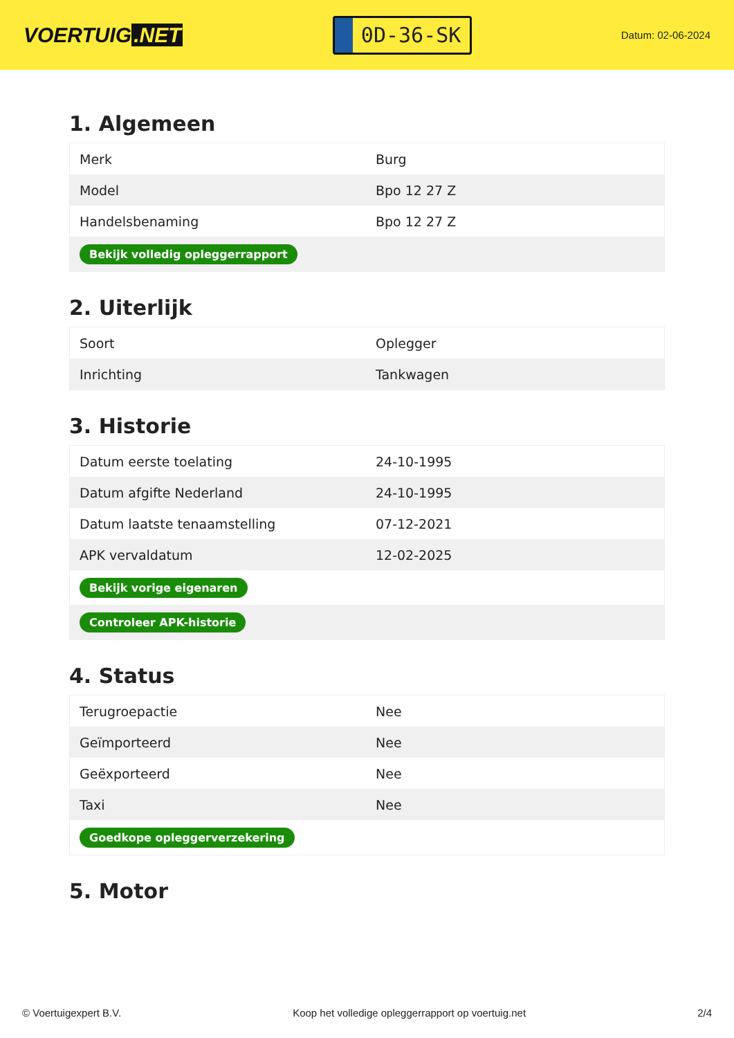VOERTUIG.NET
0D-36-SK
Datum: 02-06-2024
1. Algemeen
| Merk | Burg |
| Model | Bpo 12 27 Z |
| Handelsbenaming | Bpo 12 27 Z |
| Bekijk volledig opleggerrapport | |
2. Uiterlijk
| Soort | Oplegger |
| Inrichting | Tankwagen |
3. Historie
| Datum eerste toelating | 24-10-1995 |
| Datum afgifte Nederland | 24-10-1995 |
| Datum laatste tenaamstelling | 07-12-2021 |
| APK vervaldatum | 12-02-2025 |
| Bekijk vorige eigenaren | |
| Controleer APK-historie | |
4. Status
| Terugroepactie | Nee |
| Geïmporteerd | Nee |
| Geëxporteerd | Nee |
| Taxi | Nee |
| Goedkope opleggerverzekering | |
5. Motor
© Voertuigexpert B.V. Koop het volledige opleggerrapport op voertuig.net 2/4